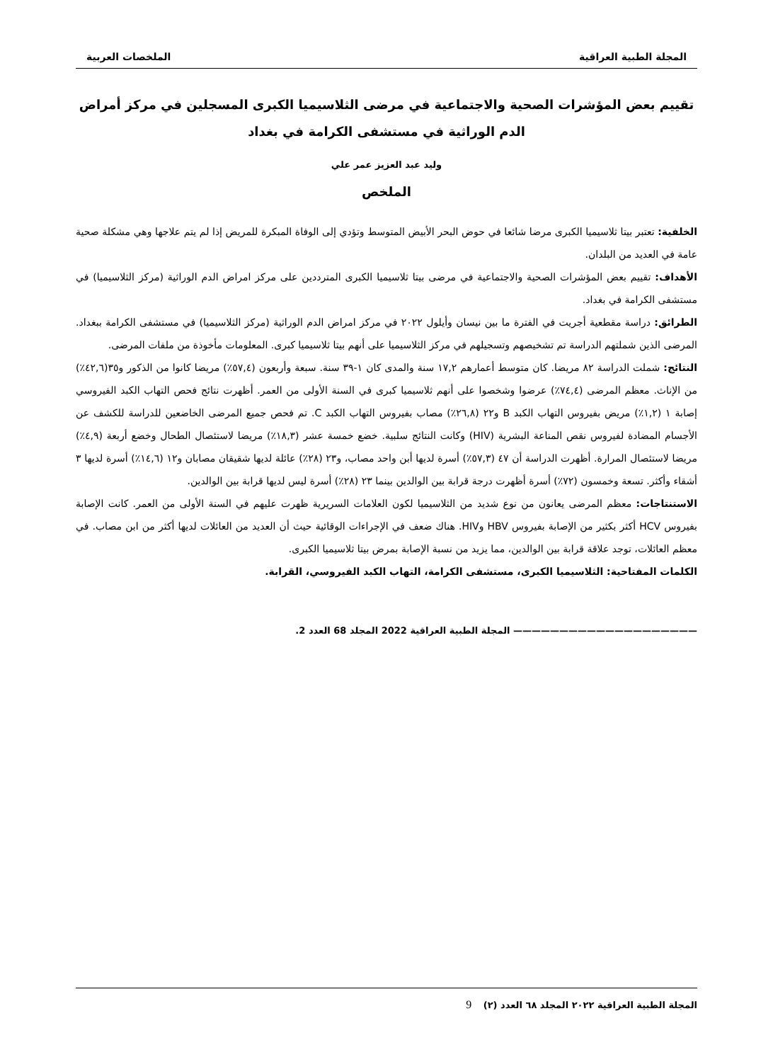المجلة الطبية العراقية الملخصات العربية
تقييم بعض المؤشرات الصحية والاجتماعية في مرضى الثلاسيميا الكبرى المسجلين في مركز أمراض الدم الوراثية في مستشفى الكرامة في بغداد
وليد عبد العزيز عمر علي
الملخص
الخلفية: تعتبر بيتا ثلاسيميا الكبرى مرضا شائعا في حوض البحر الأبيض المتوسط وتؤدي إلى الوفاة المبكرة للمريض إذا لم يتم علاجها وهي مشكلة صحية عامة في العديد من البلدان.
الأهداف: تقييم بعض المؤشرات الصحية والاجتماعية في مرضى بيتا ثلاسيميا الكبرى المترددين على مركز امراض الدم الوراثية (مركز الثلاسيميا) في مستشفى الكرامة في بغداد.
الطرائق: دراسة مقطعية أجريت في الفترة ما بين نيسان وأيلول ٢٠٢٢ في مركز امراض الدم الوراثية (مركز الثلاسيميا) في مستشفى الكرامة ببغداد. المرضى الذين شملتهم الدراسة تم تشخيصهم وتسجيلهم في مركز الثلاسيميا على أنهم بيتا ثلاسيميا كبرى. المعلومات مأخوذة من ملفات المرضى.
النتائج: شملت الدراسة ٨٢ مريضا. كان متوسط أعمارهم ١٧,٢ سنة والمدى كان ١-٣٩ سنة. سبعة وأربعون (٥٧,٤٪) مريضا كانوا من الذكور و٣٥(٤٢,٦٪) من الإناث. معظم المرضى (٧٤,٤٪) عرضوا وشخصوا على أنهم ثلاسيميا كبرى في السنة الأولى من العمر. أظهرت نتائج فحص التهاب الكبد الفيروسي إصابة ١ (١,٢٪) مريض بفيروس التهاب الكبد B و٢٢ (٢٦,٨٪) مصاب بفيروس التهاب الكبد C. تم فحص جميع المرضى الخاضعين للدراسة للكشف عن الأجسام المضادة لفيروس نقص المناعة البشرية (HIV) وكانت النتائج سلبية. خضع خمسة عشر (١٨,٣٪) مريضا لاستئصال الطحال وخضع أربعة (٤,٩٪) مريضا لاستئصال المرارة. أظهرت الدراسة أن ٤٧ (٥٧,٣٪) أسرة لديها أبن واحد مصاب، و٢٣ (٢٨٪) عائلة لديها شقيقان مصابان و١٢ (١٤,٦٪) أسرة لديها ٣ أشقاء وأكثر. تسعة وخمسون (٧٢٪) أسرة أظهرت درجة قرابة بين الوالدين بينما ٢٣ (٢٨٪) أسرة ليس لديها قرابة بين الوالدين.
الاستنتاجات: معظم المرضى يعانون من نوع شديد من الثلاسيميا لكون العلامات السريرية ظهرت عليهم في السنة الأولى من العمر. كانت الإصابة بفيروس HCV أكثر بكثير من الإصابة بفيروس HBV وHIV. هناك ضعف في الإجراءات الوقائية حيث أن العديد من العائلات لديها أكثر من ابن مصاب. في معظم العائلات، توجد علاقة قرابة بين الوالدين، مما يزيد من نسبة الإصابة بمرض بيتا ثلاسيميا الكبرى.
الكلمات المفتاحية: الثلاسيميا الكبرى، مستشفى الكرامة، التهاب الكبد الفيروسي، القرابة.
———————————————————— المجلة الطبية العراقية 2022 المجلد 68 العدد 2.
المجلة الطبية العراقية ٢٠٢٢ المجلد ٦٨ العدد (٢) 9